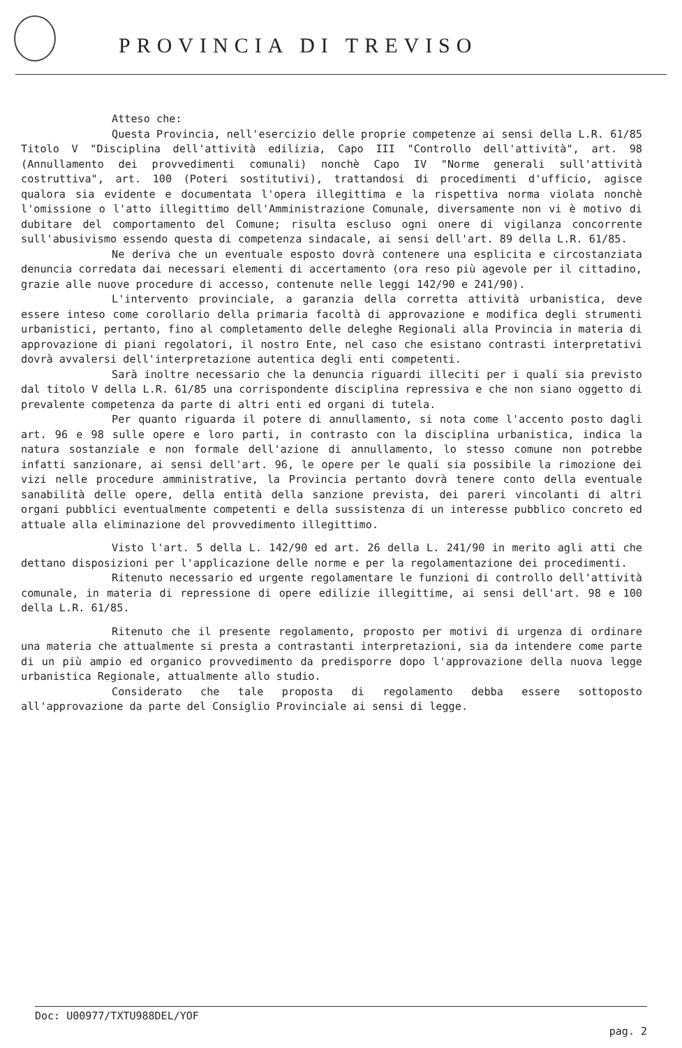PROVINCIA DI TREVISO
Atteso che:
Questa Provincia, nell'esercizio delle proprie competenze ai sensi della L.R. 61/85 Titolo V "Disciplina dell'attività edilizia, Capo III "Controllo dell'attività", art. 98 (Annullamento dei provvedimenti comunali) nonchè Capo IV "Norme generali sull'attività costruttiva", art. 100 (Poteri sostitutivi), trattandosi di procedimenti d'ufficio, agisce qualora sia evidente e documentata l'opera illegittima e la rispettiva norma violata nonchè l'omissione o l'atto illegittimo dell'Amministrazione Comunale, diversamente non vi è motivo di dubitare del comportamento del Comune; risulta escluso ogni onere di vigilanza concorrente sull'abusivismo essendo questa di competenza sindacale, ai sensi dell'art. 89 della L.R. 61/85.
Ne deriva che un eventuale esposto dovrà contenere una esplicita e circostanziata denuncia corredata dai necessari elementi di accertamento (ora reso più agevole per il cittadino, grazie alle nuove procedure di accesso, contenute nelle leggi 142/90 e 241/90).
L'intervento provinciale, a garanzia della corretta attività urbanistica, deve essere inteso come corollario della primaria facoltà di approvazione e modifica degli strumenti urbanistici, pertanto, fino al completamento delle deleghe Regionali alla Provincia in materia di approvazione di piani regolatori, il nostro Ente, nel caso che esistano contrasti interpretativi dovrà avvalersi dell'interpretazione autentica degli enti competenti.
Sarà inoltre necessario che la denuncia riguardi illeciti per i quali sia previsto dal titolo V della L.R. 61/85 una corrispondente disciplina repressiva e che non siano oggetto di prevalente competenza da parte di altri enti ed organi di tutela.
Per quanto riguarda il potere di annullamento, si nota come l'accento posto dagli art. 96 e 98 sulle opere e loro parti, in contrasto con la disciplina urbanistica, indica la natura sostanziale e non formale dell'azione di annullamento, lo stesso comune non potrebbe infatti sanzionare, ai sensi dell'art. 96, le opere per le quali sia possibile la rimozione dei vizi nelle procedure amministrative, la Provincia pertanto dovrà tenere conto della eventuale sanabilità delle opere, della entità della sanzione prevista, dei pareri vincolanti di altri organi pubblici eventualmente competenti e della sussistenza di un interesse pubblico concreto ed attuale alla eliminazione del provvedimento illegittimo.
Visto l'art. 5 della L. 142/90 ed art. 26 della L. 241/90 in merito agli atti che dettano disposizioni per l'applicazione delle norme e per la regolamentazione dei procedimenti.
Ritenuto necessario ed urgente regolamentare le funzioni di controllo dell'attività comunale, in materia di repressione di opere edilizie illegittime, ai sensi dell'art. 98 e 100 della L.R. 61/85.
Ritenuto che il presente regolamento, proposto per motivi di urgenza di ordinare una materia che attualmente si presta a contrastanti interpretazioni, sia da intendere come parte di un più ampio ed organico provvedimento da predisporre dopo l'approvazione della nuova legge urbanistica Regionale, attualmente allo studio.
Considerato che tale proposta di regolamento debba essere sottoposto all'approvazione da parte del Consiglio Provinciale ai sensi di legge.
Doc: U00977/TXTU988DEL/YOF
pag. 2